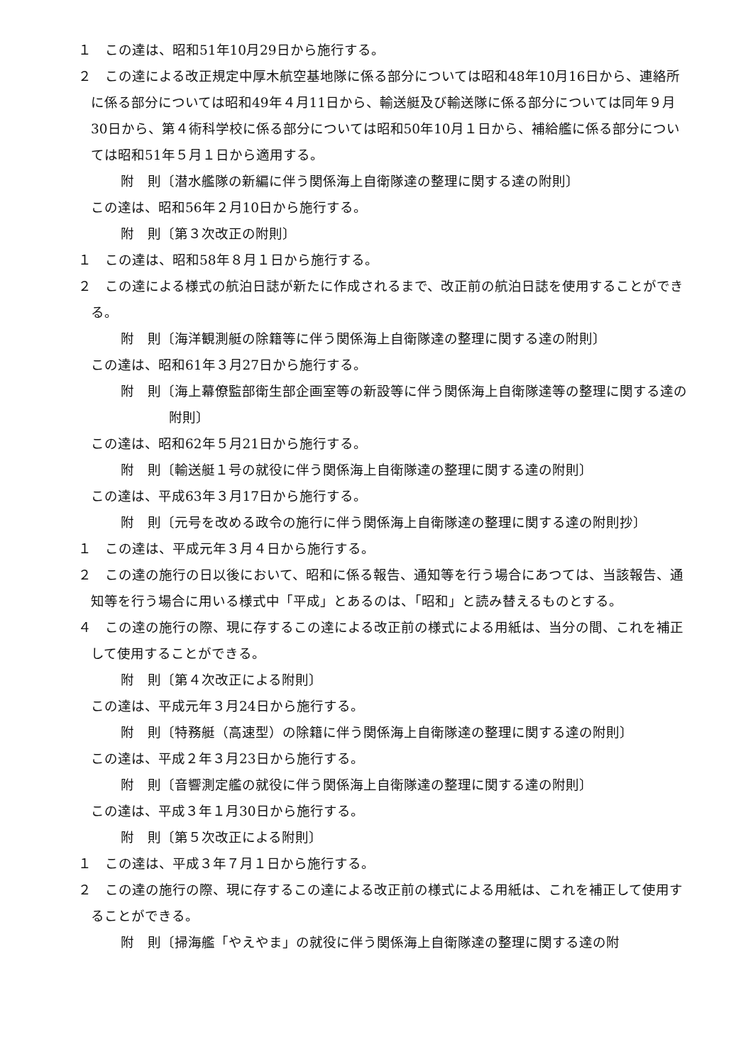１　この達は、昭和51年10月29日から施行する。
２　この達による改正規定中厚木航空基地隊に係る部分については昭和48年10月16日から、連絡所に係る部分については昭和49年４月11日から、輸送艇及び輸送隊に係る部分については同年９月30日から、第４術科学校に係る部分については昭和50年10月１日から、補給艦に係る部分については昭和51年５月１日から適用する。
附　則〔潜水艦隊の新編に伴う関係海上自衛隊達の整理に関する達の附則〕
この達は、昭和56年２月10日から施行する。
附　則〔第３次改正の附則〕
１　この達は、昭和58年８月１日から施行する。
２　この達による様式の航泊日誌が新たに作成されるまで、改正前の航泊日誌を使用することができる。
附　則〔海洋観測艇の除籍等に伴う関係海上自衛隊達の整理に関する達の附則〕
この達は、昭和61年３月27日から施行する。
附　則〔海上幕僚監部衛生部企画室等の新設等に伴う関係海上自衛隊達等の整理に関する達の附則〕
この達は、昭和62年５月21日から施行する。
附　則〔輸送艇１号の就役に伴う関係海上自衛隊達の整理に関する達の附則〕
この達は、平成63年３月17日から施行する。
附　則〔元号を改める政令の施行に伴う関係海上自衛隊達の整理に関する達の附則抄〕
１　この達は、平成元年３月４日から施行する。
２　この達の施行の日以後において、昭和に係る報告、通知等を行う場合にあつては、当該報告、通知等を行う場合に用いる様式中「平成」とあるのは、「昭和」と読み替えるものとする。
４　この達の施行の際、現に存するこの達による改正前の様式による用紙は、当分の間、これを補正して使用することができる。
附　則〔第４次改正による附則〕
この達は、平成元年３月24日から施行する。
附　則〔特務艇（高速型）の除籍に伴う関係海上自衛隊達の整理に関する達の附則〕
この達は、平成２年３月23日から施行する。
附　則〔音響測定艦の就役に伴う関係海上自衛隊達の整理に関する達の附則〕
この達は、平成３年１月30日から施行する。
附　則〔第５次改正による附則〕
１　この達は、平成３年７月１日から施行する。
２　この達の施行の際、現に存するこの達による改正前の様式による用紙は、これを補正して使用することができる。
附　則〔掃海艦「やえやま」の就役に伴う関係海上自衛隊達の整理に関する達の附